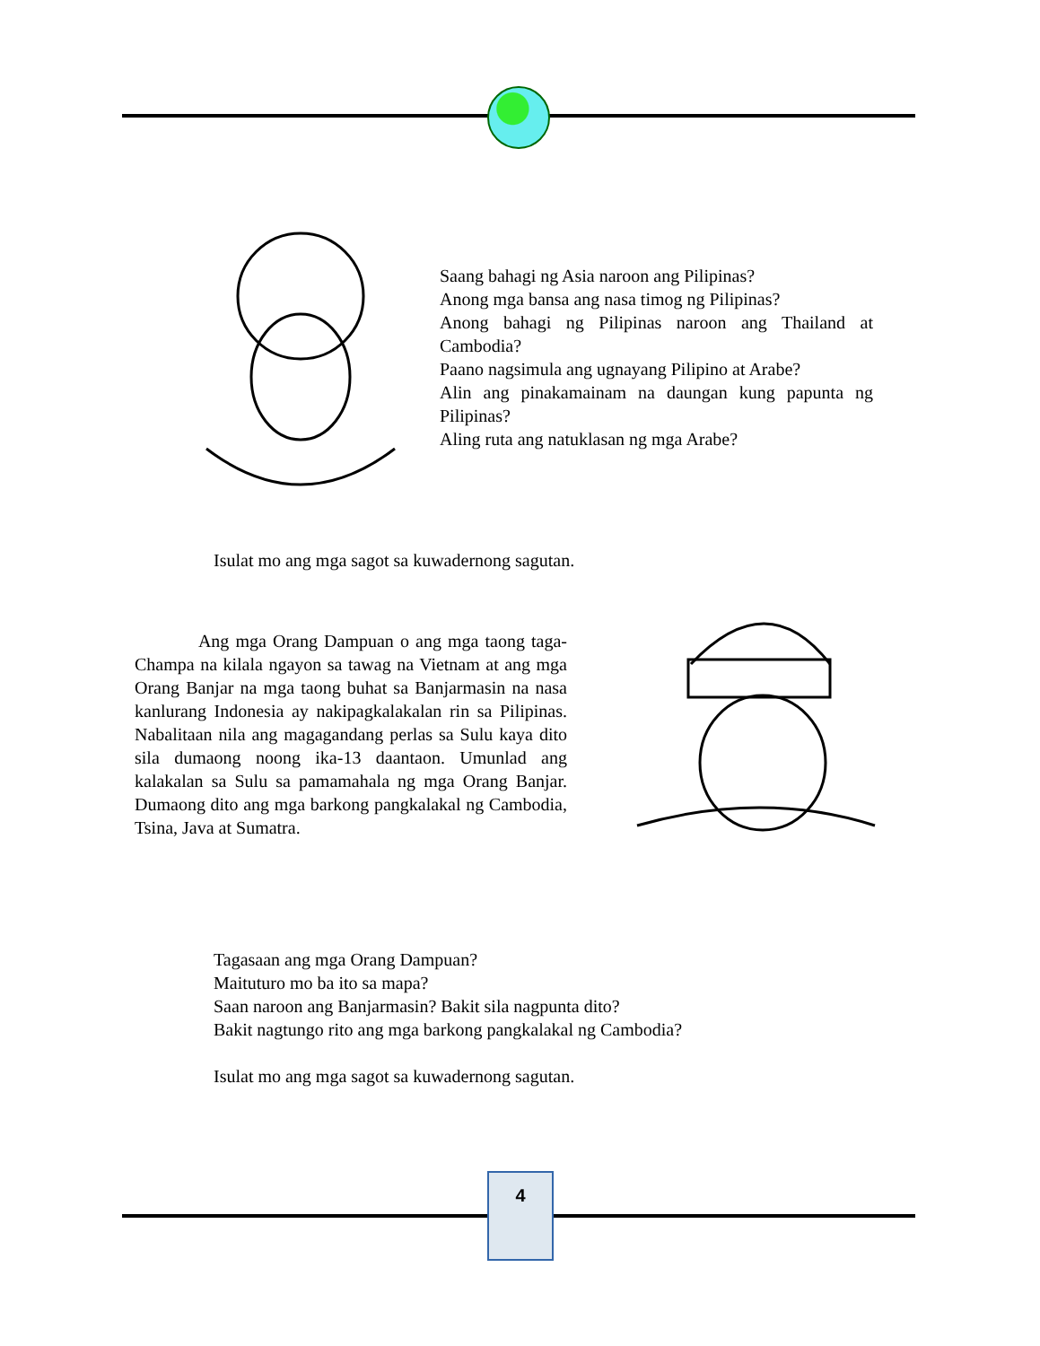Saang bahagi ng Asia naroon ang Pilipinas?
Anong mga bansa ang nasa timog ng Pilipinas?
Anong bahagi ng Pilipinas naroon ang Thailand at Cambodia?
Paano nagsimula ang ugnayang Pilipino at Arabe?
Alin ang pinakamainam na daungan kung papunta ng Pilipinas?
Aling ruta ang natuklasan ng mga Arabe?
Isulat mo ang mga sagot sa kuwadernong sagutan.
Ang mga Orang Dampuan o ang mga taong taga-Champa na kilala ngayon sa tawag na Vietnam at ang mga Orang Banjar na mga taong buhat sa Banjarmasin na nasa kanlurang Indonesia ay nakipagkalakalan rin sa Pilipinas. Nabalitaan nila ang magagandang perlas sa Sulu kaya dito sila dumaong noong ika-13 daantaon. Umunlad ang kalakalan sa Sulu sa pamamahala ng mga Orang Banjar. Dumaong dito ang mga barkong pangkalakal ng Cambodia, Tsina, Java at Sumatra.
Tagasaan ang mga Orang Dampuan?
Maituturo mo ba ito sa mapa?
Saan naroon ang Banjarmasin? Bakit sila nagpunta dito?
Bakit nagtungo rito ang mga barkong pangkalakal ng Cambodia?
Isulat mo ang mga sagot sa kuwadernong sagutan.
4